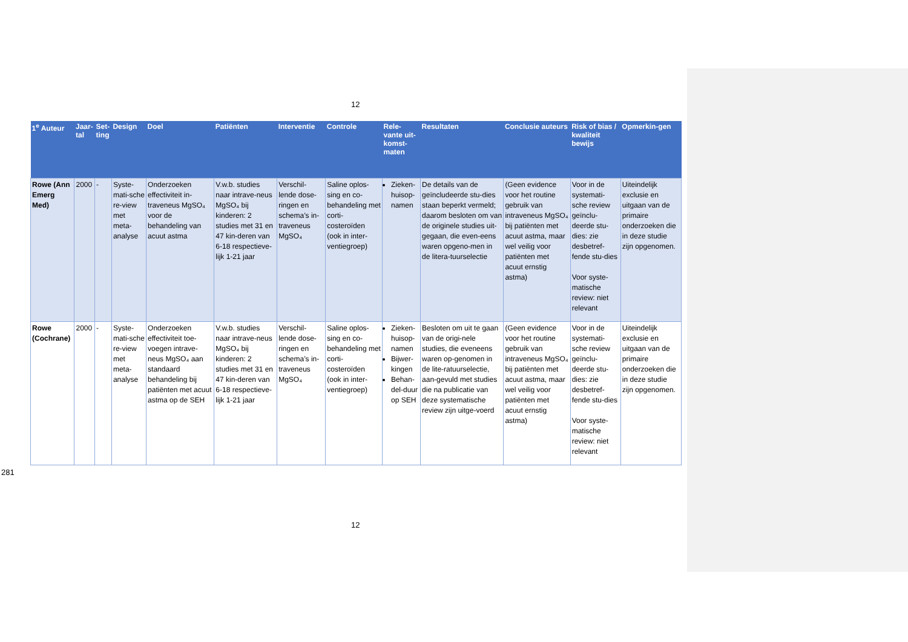12
| 1<sup>e</sup> Auteur | Jaar-tal | Set-ting | Design | Doel | Patiënten | Interventie | Controle | Rele-vante uit-komst-maten | Resultaten | Conclusie auteurs | Risk of bias / kwaliteit bewijs | Opmerkin-gen |
| --- | --- | --- | --- | --- | --- | --- | --- | --- | --- | --- | --- | --- |
| Rowe (Ann Emerg Med) | 2000 | - | Syste-mati-sche re-view met meta-analyse | Onderzoeken effectiviteit in-traveneus MgSO₄ voor de behandeling van acuut astma | V.w.b. studies naar intrave-neus MgSO₄ bij kinderen: 2 studies met 31 en 47 kin-deren van 6-18 respectieve-lijk 1-21 jaar | Verschil-lende dose-ringen en schema’s in-traveneus MgSO₄ | Saline oplos-sing en co-behandeling met corti-costeroïden (ook in inter-ventiegroep) | Zieken-huisop-namen | De details van de geïncludeerde stu-dies staan beperkt vermeld; daarom besloten om van de originele studies uit-gegaan, die even-eens waren opgeno-men in de litera-tuurselectie | (Geen evidence voor het routine gebruik van intraveneus MgSO₄ bij patiënten met acuut astma, maar wel veilig voor patiënten met acuut ernstig astma) | Voor in de systemati-sche review geïnclu-deerde stu-dies: zie desbetref-fende stu-dies Voor syste-matische review: niet relevant | Uiteindelijk exclusie en uitgaan van de primaire onderzoeken die in deze studie zijn opgenomen. |
| Rowe (Cochrane) | 2000 | - | Syste-mati-sche re-view met meta-analyse | Onderzoeken effectiviteit toe-voegen intrave-neus MgSO₄ aan standaard behandeling bij patiënten met acuut astma op de SEH | V.w.b. studies naar intrave-neus MgSO₄ bij kinderen: 2 studies met 31 en 47 kin-deren van 6-18 respectieve-lijk 1-21 jaar | Verschil-lende dose-ringen en schema’s in-traveneus MgSO₄ | Saline oplos-sing en co-behandeling met corti-costeroïden (ook in inter-ventiegroep) | Zieken-huisop-namen Bijwer-kingen Behan-del-duur op SEH | Besloten om uit te gaan van de origi-nele studies, die eveneens waren op-genomen in de lite-ratuurselectie, aan-gevuld met studies die na publicatie van deze systematische review zijn uitge-voerd | (Geen evidence voor het routine gebruik van intraveneus MgSO₄ bij patiënten met acuut astma, maar wel veilig voor patiënten met acuut ernstig astma) | Voor in de systemati-sche review geïnclu-deerde stu-dies: zie desbetref-fende stu-dies Voor syste-matische review: niet relevant | Uiteindelijk exclusie en uitgaan van de primaire onderzoeken die in deze studie zijn opgenomen. |
281
12